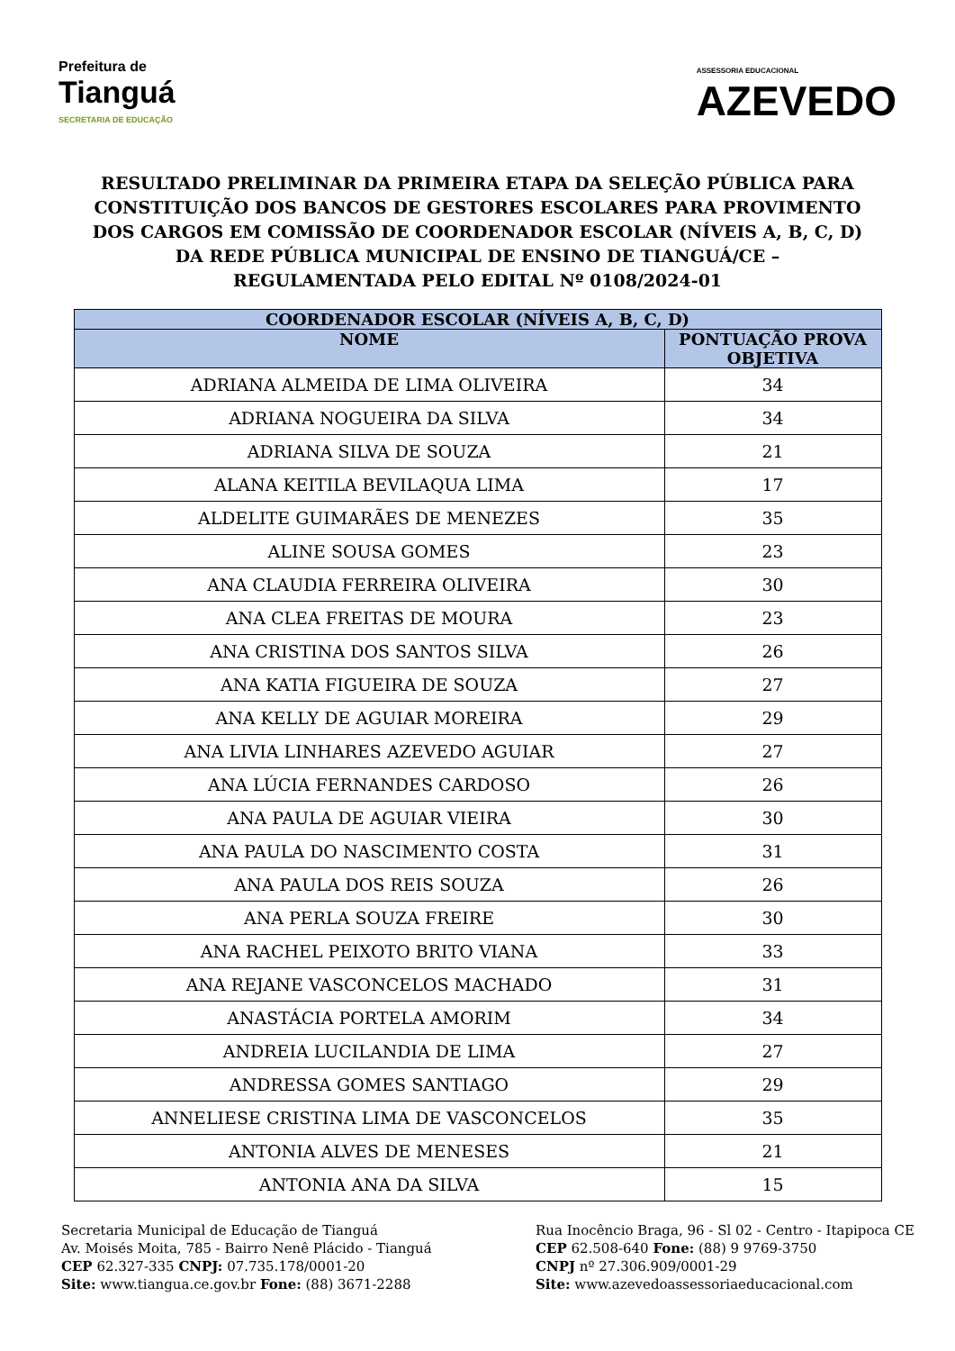Prefeitura de
Tianguá
SECRETARIA DE EDUCAÇÃO
ASSESSORIA EDUCACIONAL
AZEVEDO
RESULTADO PRELIMINAR DA PRIMEIRA ETAPA DA SELEÇÃO PÚBLICA PARA CONSTITUIÇÃO DOS BANCOS DE GESTORES ESCOLARES PARA PROVIMENTO DOS CARGOS EM COMISSÃO DE COORDENADOR ESCOLAR (NÍVEIS A, B, C, D) DA REDE PÚBLICA MUNICIPAL DE ENSINO DE TIANGUÁ/CE – REGULAMENTADA PELO EDITAL Nº 0108/2024-01
| COORDENADOR ESCOLAR (NÍVEIS A, B, C, D) | |
| --- | --- |
| NOME | PONTUAÇÃO PROVA OBJETIVA |
| ADRIANA ALMEIDA DE LIMA OLIVEIRA | 34 |
| ADRIANA NOGUEIRA DA SILVA | 34 |
| ADRIANA SILVA DE SOUZA | 21 |
| ALANA KEITILA BEVILAQUA LIMA | 17 |
| ALDELITE GUIMARÃES DE MENEZES | 35 |
| ALINE SOUSA GOMES | 23 |
| ANA CLAUDIA FERREIRA OLIVEIRA | 30 |
| ANA CLEA FREITAS DE MOURA | 23 |
| ANA CRISTINA DOS SANTOS SILVA | 26 |
| ANA KATIA FIGUEIRA DE SOUZA | 27 |
| ANA KELLY DE AGUIAR MOREIRA | 29 |
| ANA LIVIA LINHARES AZEVEDO AGUIAR | 27 |
| ANA LÚCIA FERNANDES CARDOSO | 26 |
| ANA PAULA DE AGUIAR VIEIRA | 30 |
| ANA PAULA DO NASCIMENTO COSTA | 31 |
| ANA PAULA DOS REIS SOUZA | 26 |
| ANA PERLA SOUZA FREIRE | 30 |
| ANA RACHEL PEIXOTO BRITO VIANA | 33 |
| ANA REJANE VASCONCELOS MACHADO | 31 |
| ANASTÁCIA PORTELA AMORIM | 34 |
| ANDREIA LUCILANDIA DE LIMA | 27 |
| ANDRESSA GOMES SANTIAGO | 29 |
| ANNELIESE CRISTINA LIMA DE VASCONCELOS | 35 |
| ANTONIA ALVES DE MENESES | 21 |
| ANTONIA ANA DA SILVA | 15 |
Secretaria Municipal de Educação de Tianguá
Av. Moisés Moita, 785 - Bairro Nenê Plácido - Tianguá
CEP 62.327-335 CNPJ: 07.735.178/0001-20
Site: www.tiangua.ce.gov.br Fone: (88) 3671-2288
Rua Inocêncio Braga, 96 - Sl 02 - Centro - Itapipoca CE
CEP 62.508-640 Fone: (88) 9 9769-3750
CNPJ nº 27.306.909/0001-29
Site: www.azevedoassessoriaeducacional.com